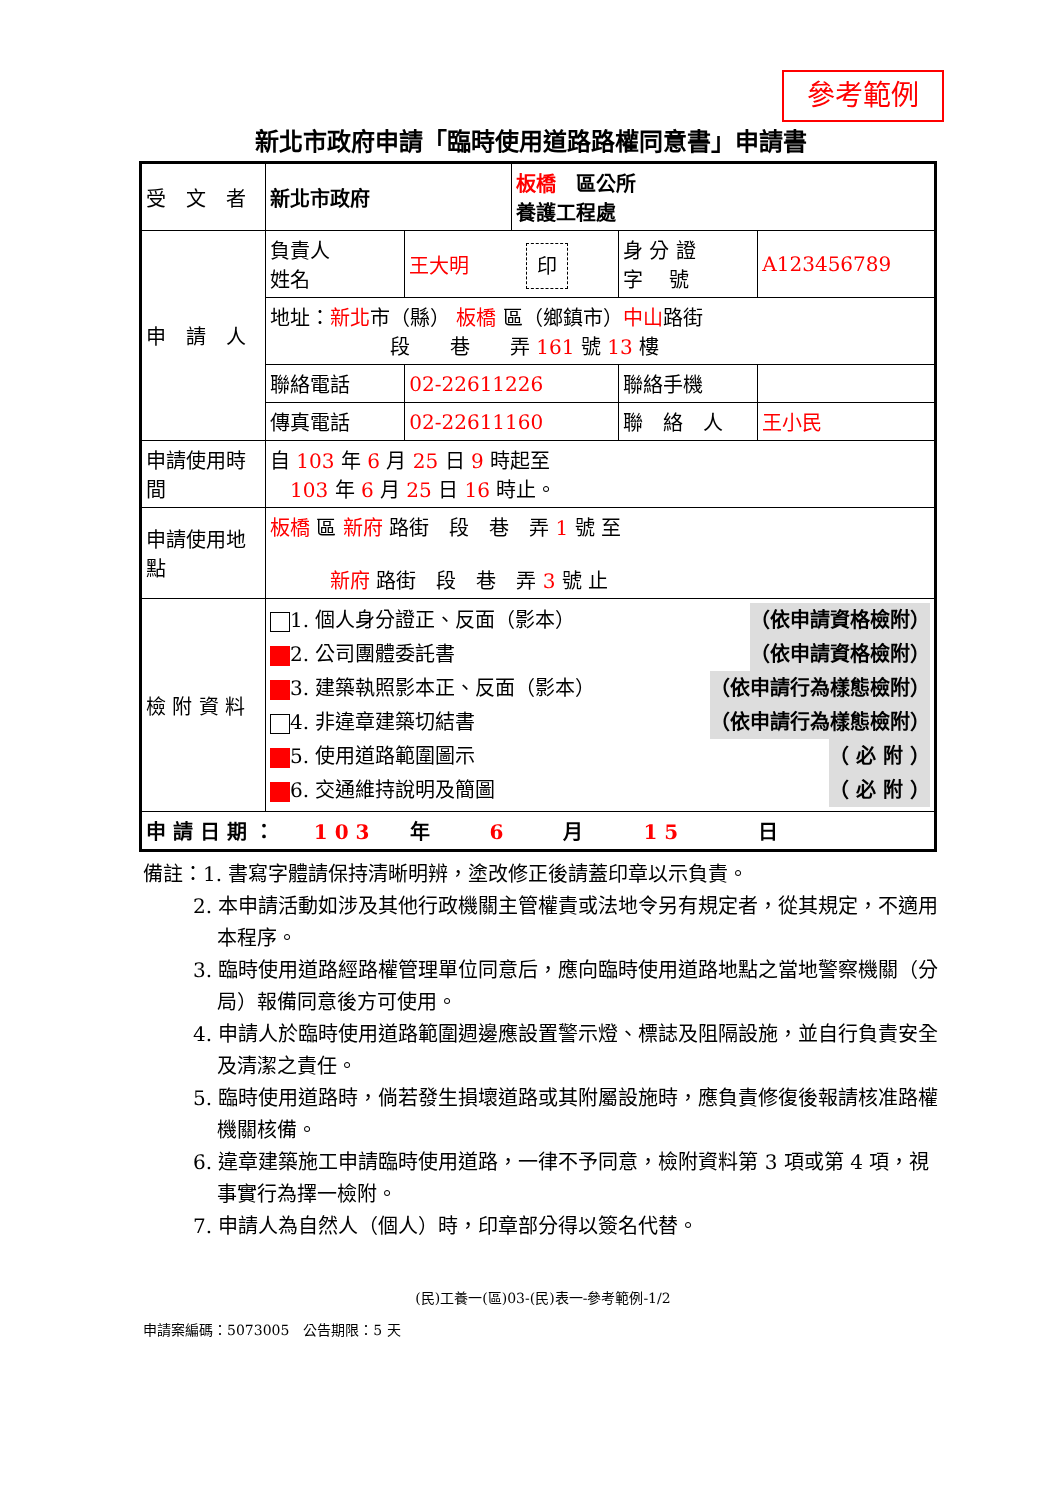參考範例
新北市政府申請「臨時使用道路路權同意書」申請書
| 受 文 者 | 新北市政府 | | 板橋 區公所 養護工程處 | | |
| 申 請 人 | 負責人 姓名 | 王大明 印 | | 身 分 證 字 號 | A123456789 |
| | 地址： 新北 市（縣） 板橋 區（鄉鎮市） 中山 路街 段 巷 弄 161 號 13 樓 | | | | |
| | 聯絡電話 | 02-22611226 | | 聯絡手機 | |
| | 傳真電話 | 02-22611160 | | 聯 絡 人 | 王小民 |
| 申請使用時間 | 自 103 年 6 月 25 日 9 時起至 103 年 6 月 25 日 16 時止。 | | | | |
| 申請使用地點 | 板橋 區 新府 路街 段 巷 弄 1 號 至 新府 路街 段 巷 弄 3 號 止 | | | | |
| 檢 附 資 料 | 1. 個人身分證正、反面（影本） （依申請資格檢附） 2. 公司團體委託書 （依申請資格檢附） 3. 建築執照影本正、反面（影本） （依申請行為樣態檢附） 4. 非違章建築切結書 （依申請行為樣態檢附） 5. 使用道路範圍圖示 （ 必 附 ） 6. 交通維持說明及簡圖 （ 必 附 ） | | | | |
| 申 請 日 期 ： 1 0 3 年 6 月 1 5 日 | | | | | |
備註：1. 書寫字體請保持清晰明辨，塗改修正後請蓋印章以示負責。
2. 本申請活動如涉及其他行政機關主管權責或法地令另有規定者，從其規定，不適用本程序。
3. 臨時使用道路經路權管理單位同意后，應向臨時使用道路地點之當地警察機關（分局）報備同意後方可使用。
4. 申請人於臨時使用道路範圍週邊應設置警示燈、標誌及阻隔設施，並自行負責安全及清潔之責任。
5. 臨時使用道路時，倘若發生損壞道路或其附屬設施時，應負責修復後報請核准路權機關核備。
6. 違章建築施工申請臨時使用道路，一律不予同意，檢附資料第 3 項或第 4 項，視事實行為擇一檢附。
7. 申請人為自然人（個人）時，印章部分得以簽名代替。
(民)工養一(區)03-(民)表一-參考範例-1/2
申請案編碼：5073005　公告期限：5 天